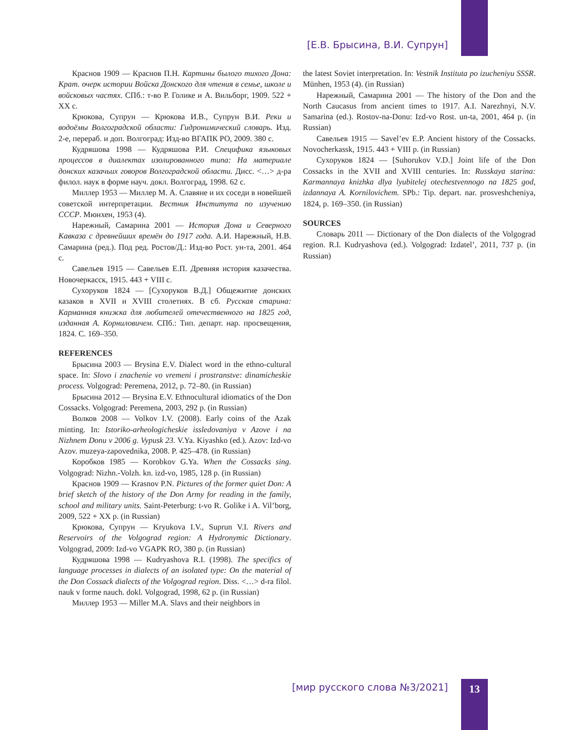[Е.В. Брысина, В.И. Супрун]
Краснов 1909 — Краснов П.Н. Картины былого тихого Дона: Крат. очерк истории Войска Донского для чтения в семье, школе и войсковых частях. СПб.: т-во Р. Голике и А. Вильборг, 1909. 522 + XX с.
Крюкова, Супрун — Крюкова И.В., Супрун В.И. Реки и водоёмы Волгоградской области: Гидронимический словарь. Изд. 2-е, перераб. и доп. Волгоград: Изд-во ВГАПК РО, 2009. 380 с.
Кудряшова 1998 — Кудряшова Р.И. Специфика языковых процессов в диалектах изолированного типа: На материале донских казачьих говоров Волгоградской области. Дисс. <…> д-ра филол. наук в форме науч. докл. Волгоград, 1998. 62 с.
Миллер 1953 — Миллер М. А. Славяне и их соседи в новейшей советской интерпретации. Вестник Института по изучению СССР. Мюнхен, 1953 (4).
Нарежный, Самарина 2001 — История Дона и Северного Кавказа с древнейших времён до 1917 года. А.И. Нарежный, Н.В. Самарина (ред.). Под ред. Ростов/Д.: Изд-во Рост. ун-та, 2001. 464 с.
Савельев 1915 — Савельев Е.П. Древняя история казачества. Новочеркасск, 1915. 443 + VIII с.
Сухоруков 1824 — [Сухоруков В.Д.] Общежитие донских казаков в XVII и XVIII столетиях. В сб. Русская старина: Карманная книжка для любителей отечественного на 1825 год, изданная А. Корниловичем. СПб.: Тип. департ. нар. просвещения, 1824. С. 169–350.
REFERENCES
Брысина 2003 — Brysina E.V. Dialect word in the ethno-cultural space. In: Slovo i znachenie vo vremeni i prostranstve: dinamicheskie process. Volgograd: Peremena, 2012, p. 72–80. (in Russian)
Брысина 2012 — Brysina E.V. Ethnocultural idiomatics of the Don Cossacks. Volgograd: Peremena, 2003, 292 p. (in Russian)
Волков 2008 — Volkov I.V. (2008). Early coins of the Azak minting. In: Istoriko-arheologicheskie issledovaniya v Azove i na Nizhnem Donu v 2006 g. Vypusk 23. V.Ya. Kiyashko (ed.). Azov: Izd-vo Azov. muzeya-zapovednika, 2008. P. 425–478. (in Russian)
Коробков 1985 — Korobkov G.Ya. When the Cossacks sing. Volgograd: Nizhn.-Volzh. kn. izd-vo, 1985, 128 p. (in Russian)
Краснов 1909 — Krasnov P.N. Pictures of the former quiet Don: A brief sketch of the history of the Don Army for reading in the family, school and military units. Saint-Peterburg: t-vo R. Golike i A. Vil’borg, 2009, 522 + XX p. (in Russian)
Крюкова, Супрун — Kryukova I.V., Suprun V.I. Rivers and Reservoirs of the Volgograd region: A Hydronymic Dictionary. Volgograd, 2009: Izd-vo VGAPK RO, 380 p. (in Russian)
Кудряшова 1998 — Kudryashova R.I. (1998). The specifics of language processes in dialects of an isolated type: On the material of the Don Cossack dialects of the Volgograd region. Diss. <…> d-ra filol. nauk v forme nauch. dokl. Volgograd, 1998, 62 p. (in Russian)
Миллер 1953 — Miller M.A. Slavs and their neighbors in
the latest Soviet interpretation. In: Vestnik Instituta po izucheniyu SSSR. Münhen, 1953 (4). (in Russian)
Нарежный, Самарина 2001 — The history of the Don and the North Caucasus from ancient times to 1917. A.I. Narezhnyi, N.V. Samarina (ed.). Rostov-na-Donu: Izd-vo Rost. un-ta, 2001, 464 p. (in Russian)
Савельев 1915 — Savel’ev E.P. Ancient history of the Cossacks. Novocherkassk, 1915. 443 + VIII p. (in Russian)
Сухоруков 1824 — [Suhorukov V.D.] Joint life of the Don Cossacks in the XVII and XVIII centuries. In: Russkaya starina: Karmannaya knizhka dlya lyubitelej otechestvennogo na 1825 god, izdannaya A. Kornilovichem. SPb.: Tip. depart. nar. prosveshcheniya, 1824, p. 169–350. (in Russian)
SOURCES
Словарь 2011 — Dictionary of the Don dialects of the Volgograd region. R.I. Kudryashova (ed.). Volgograd: Izdatel’, 2011, 737 p. (in Russian)
[мир русского слова №3/2021] 13